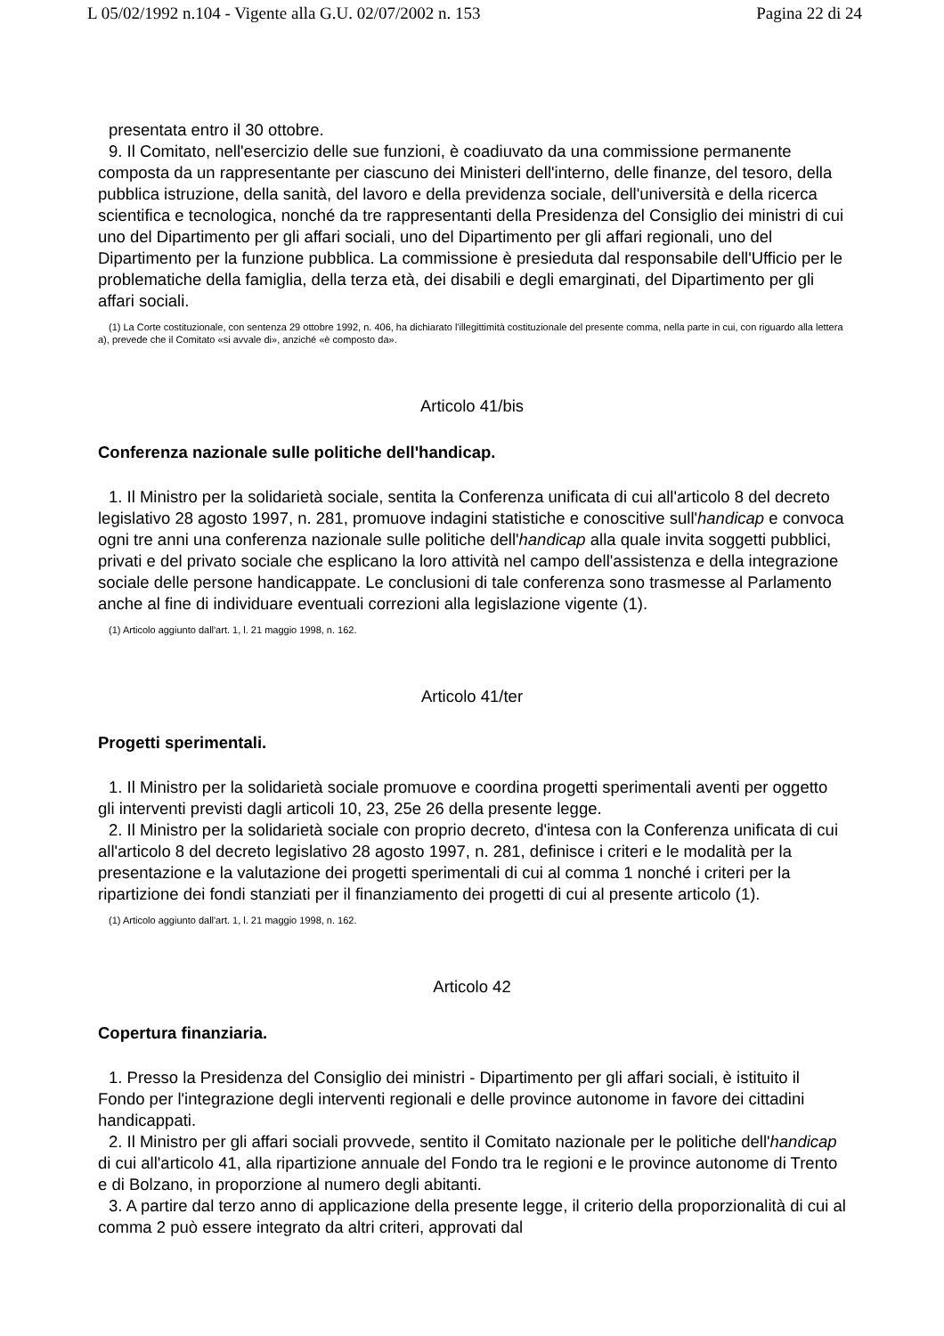L 05/02/1992 n.104 - Vigente alla G.U. 02/07/2002 n. 153 Pagina 22 di 24
presentata entro il 30 ottobre.
9. Il Comitato, nell'esercizio delle sue funzioni, è coadiuvato da una commissione permanente composta da un rappresentante per ciascuno dei Ministeri dell'interno, delle finanze, del tesoro, della pubblica istruzione, della sanità, del lavoro e della previdenza sociale, dell'università e della ricerca scientifica e tecnologica, nonché da tre rappresentanti della Presidenza del Consiglio dei ministri di cui uno del Dipartimento per gli affari sociali, uno del Dipartimento per gli affari regionali, uno del Dipartimento per la funzione pubblica. La commissione è presieduta dal responsabile dell'Ufficio per le problematiche della famiglia, della terza età, dei disabili e degli emarginati, del Dipartimento per gli affari sociali.
(1) La Corte costituzionale, con sentenza 29 ottobre 1992, n. 406, ha dichiarato l'illegittimità costituzionale del presente comma, nella parte in cui, con riguardo alla lettera a), prevede che il Comitato «si avvale di», anziché «è composto da».
Articolo 41/bis
Conferenza nazionale sulle politiche dell'handicap.
1. Il Ministro per la solidarietà sociale, sentita la Conferenza unificata di cui all'articolo 8 del decreto legislativo 28 agosto 1997, n. 281, promuove indagini statistiche e conoscitive sull'handicap e convoca ogni tre anni una conferenza nazionale sulle politiche dell'handicap alla quale invita soggetti pubblici, privati e del privato sociale che esplicano la loro attività nel campo dell'assistenza e della integrazione sociale delle persone handicappate. Le conclusioni di tale conferenza sono trasmesse al Parlamento anche al fine di individuare eventuali correzioni alla legislazione vigente (1).
(1) Articolo aggiunto dall'art. 1, l. 21 maggio 1998, n. 162.
Articolo 41/ter
Progetti sperimentali.
1. Il Ministro per la solidarietà sociale promuove e coordina progetti sperimentali aventi per oggetto gli interventi previsti dagli articoli 10, 23, 25e 26 della presente legge.
2. Il Ministro per la solidarietà sociale con proprio decreto, d'intesa con la Conferenza unificata di cui all'articolo 8 del decreto legislativo 28 agosto 1997, n. 281, definisce i criteri e le modalità per la presentazione e la valutazione dei progetti sperimentali di cui al comma 1 nonché i criteri per la ripartizione dei fondi stanziati per il finanziamento dei progetti di cui al presente articolo (1).
(1) Articolo aggiunto dall'art. 1, l. 21 maggio 1998, n. 162.
Articolo 42
Copertura finanziaria.
1. Presso la Presidenza del Consiglio dei ministri - Dipartimento per gli affari sociali, è istituito il Fondo per l'integrazione degli interventi regionali e delle province autonome in favore dei cittadini handicappati.
2. Il Ministro per gli affari sociali provvede, sentito il Comitato nazionale per le politiche dell'handicap di cui all'articolo 41, alla ripartizione annuale del Fondo tra le regioni e le province autonome di Trento e di Bolzano, in proporzione al numero degli abitanti.
3. A partire dal terzo anno di applicazione della presente legge, il criterio della proporzionalità di cui al comma 2 può essere integrato da altri criteri, approvati dal